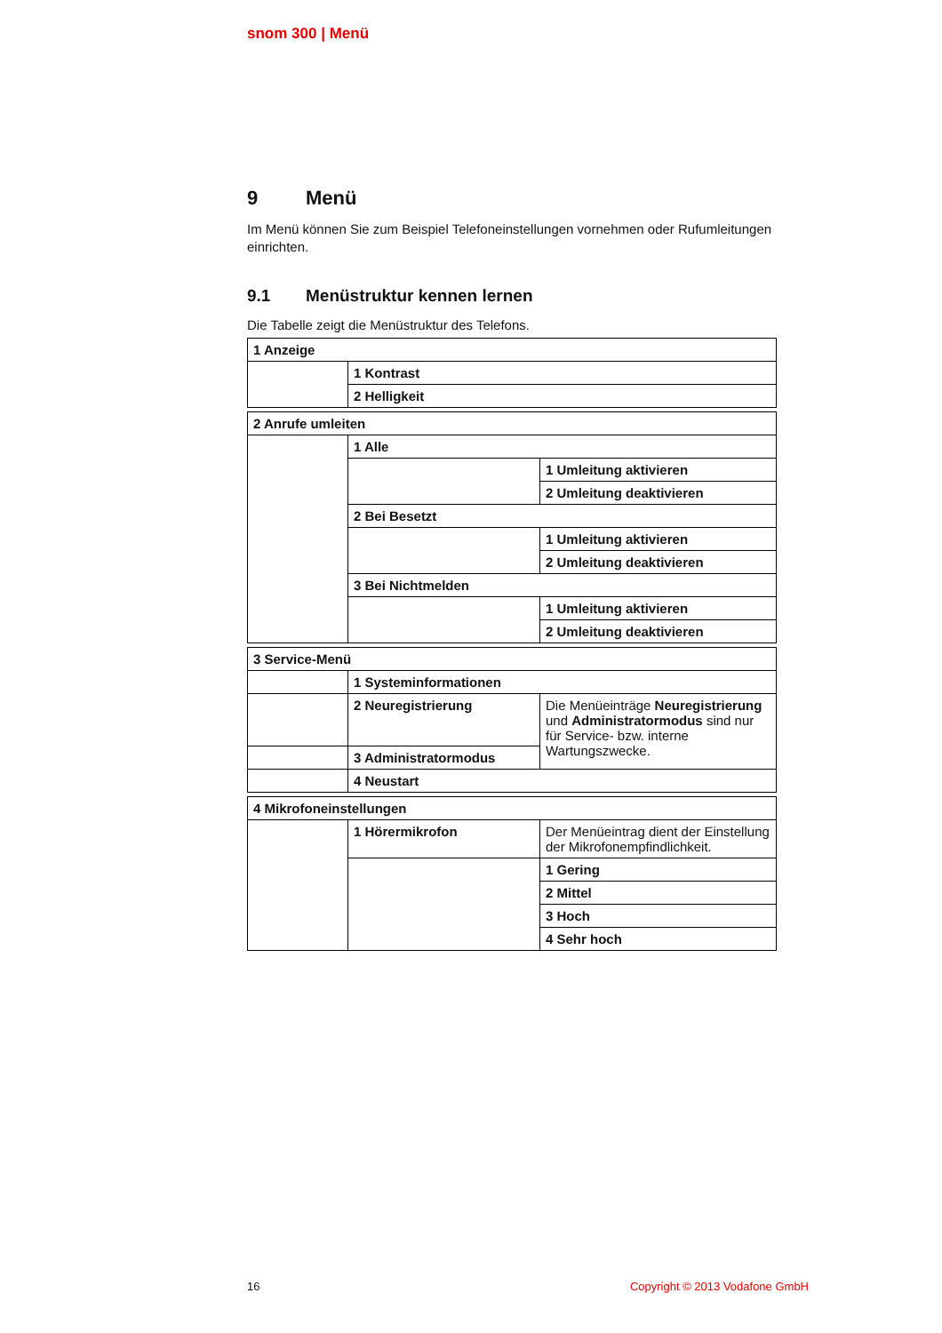snom 300 | Menü
9 Menü
Im Menü können Sie zum Beispiel Telefoneinstellungen vornehmen oder Rufumleitungen einrichten.
9.1 Menüstruktur kennen lernen
Die Tabelle zeigt die Menüstruktur des Telefons.
| 1 Anzeige | |
| | 1 Kontrast |
| | 2 Helligkeit |
| 2 Anrufe umleiten | | |
| | 1 Alle | |
| | | 1 Umleitung aktivieren |
| | | 2 Umleitung deaktivieren |
| | 2 Bei Besetzt | |
| | | 1 Umleitung aktivieren |
| | | 2 Umleitung deaktivieren |
| | 3 Bei Nichtmelden | |
| | | 1 Umleitung aktivieren |
| | | 2 Umleitung deaktivieren |
| 3 Service-Menü | | |
| | 1 Systeminformationen | |
| | 2 Neuregistrierung | Die Menüeinträge Neuregistrierung und Administratormodus sind nur für Service- bzw. interne Wartungszwecke. |
| | 3 Administratormodus | |
| | 4 Neustart | |
| 4 Mikrofoneinstellungen | | |
| | 1 Hörermikrofon | Der Menüeintrag dient der Einstellung der Mikrofonempfindlichkeit. |
| | | 1 Gering |
| | | 2 Mittel |
| | | 3 Hoch |
| | | 4 Sehr hoch |
16 Copyright © 2013 Vodafone GmbH